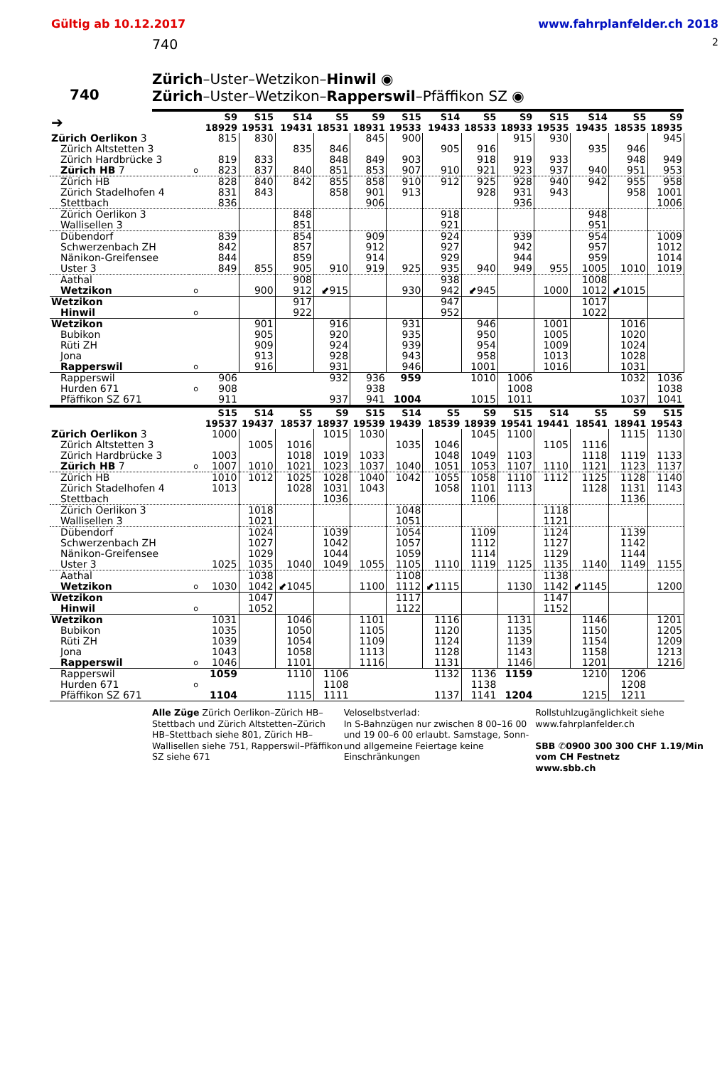Gültig ab 10.12.2017 www.fahrplanfelder.ch 2018
740 2
740
Zürich–Uster–Wetzikon–Hinwil ◉
Zürich–Uster–Wetzikon–Rapperswil–Pfäffikon SZ ◉
| ➔ | | S9 18929 | S15 19531 | S14 19431 | S5 18531 | S9 18931 | S15 19533 | S14 19433 | S5 18533 | S9 18933 | S15 19535 | S14 19435 | S5 18535 | S9 18935 |
| --- | --- | --- | --- | --- | --- | --- | --- | --- | --- | --- | --- | --- | --- | --- |
| Zürich Oerlikon 3 | | 815 | 830 | | | 845 | 900 | | | 915 | 930 | | | 945 |
| Zürich Altstetten 3 | | | | 835 | 846 | | | 905 | 916 | | | 935 | 946 | |
| Zürich Hardbrücke 3 | | 819 | 833 | | 848 | 849 | 903 | | 918 | 919 | 933 | | 948 | 949 |
| Zürich HB 7 | o | 823 | 837 | 840 | 851 | 853 | 907 | 910 | 921 | 923 | 937 | 940 | 951 | 953 |
| Zürich HB | | 828 | 840 | 842 | 855 | 858 | 910 | 912 | 925 | 928 | 940 | 942 | 955 | 958 |
| Zürich Stadelhofen 4 | | 831 | 843 | | 858 | 901 | 913 | | 928 | 931 | 943 | | 958 | 1001 |
| Stettbach | | 836 | | | | 906 | | | | 936 | | | | 1006 |
| Zürich Oerlikon 3 | | | | 848 | | | | 918 | | | | 948 | | |
| Wallisellen 3 | | | | 851 | | | | 921 | | | | 951 | | |
| Dübendorf | | 839 | | 854 | | 909 | | 924 | | 939 | | 954 | | 1009 |
| Schwerzenbach ZH | | 842 | | 857 | | 912 | | 927 | | 942 | | 957 | | 1012 |
| Nänikon-Greifensee | | 844 | | 859 | | 914 | | 929 | | 944 | | 959 | | 1014 |
| Uster 3 | | 849 | 855 | 905 | 910 | 919 | 925 | 935 | 940 | 949 | 955 | 1005 | 1010 | 1019 |
| Aathal | | | | 908 | | | | 938 | | | | 1008 | | |
| Wetzikon | o | | 900 | 912 | ⬋915 | | 930 | 942 | ⬋945 | | 1000 | 1012 | ⬋1015 | |
| Wetzikon | | | | 917 | | | | 947 | | | | 1017 | | |
| Hinwil | o | | | 922 | | | | 952 | | | | 1022 | | |
| Wetzikon | | | 901 | | 916 | | 931 | | 946 | | 1001 | | 1016 | |
| Bubikon | | | 905 | | 920 | | 935 | | 950 | | 1005 | | 1020 | |
| Rüti ZH | | | 909 | | 924 | | 939 | | 954 | | 1009 | | 1024 | |
| Jona | | | 913 | | 928 | | 943 | | 958 | | 1013 | | 1028 | |
| Rapperswil | o | | 916 | | 931 | | 946 | | 1001 | | 1016 | | 1031 | |
| Rapperswil | | 906 | | | 932 | 936 | 959 | | 1010 | 1006 | | | 1032 | 1036 |
| Hurden 671 | o | 908 | | | | 938 | | | | 1008 | | | | 1038 |
| Pfäffikon SZ 671 | | 911 | | | 937 | 941 | 1004 | | 1015 | 1011 | | | 1037 | 1041 |
| | | S15 19537 | S14 19437 | S5 18537 | S9 18937 | S15 19539 | S14 19439 | S5 18539 | S9 18939 | S15 19541 | S14 19441 | S5 18541 | S9 18941 | S15 19543 |
| Zürich Oerlikon 3 | | 1000 | | | 1015 | 1030 | | | 1045 | 1100 | | | 1115 | 1130 |
| Zürich Altstetten 3 | | | 1005 | 1016 | | | 1035 | 1046 | | | 1105 | 1116 | | |
| Zürich Hardbrücke 3 | | 1003 | | 1018 | 1019 | 1033 | | 1048 | 1049 | 1103 | | 1118 | 1119 | 1133 |
| Zürich HB 7 | o | 1007 | 1010 | 1021 | 1023 | 1037 | 1040 | 1051 | 1053 | 1107 | 1110 | 1121 | 1123 | 1137 |
| Zürich HB | | 1010 | 1012 | 1025 | 1028 | 1040 | 1042 | 1055 | 1058 | 1110 | 1112 | 1125 | 1128 | 1140 |
| Zürich Stadelhofen 4 | | 1013 | | 1028 | 1031 | 1043 | | 1058 | 1101 | 1113 | | 1128 | 1131 | 1143 |
| Stettbach | | | | | 1036 | | | | 1106 | | | | 1136 | |
| Zürich Oerlikon 3 | | | 1018 | | | | 1048 | | | | 1118 | | | |
| Wallisellen 3 | | | 1021 | | | | 1051 | | | | 1121 | | | |
| Dübendorf | | | 1024 | | 1039 | | 1054 | | 1109 | | 1124 | | 1139 | |
| Schwerzenbach ZH | | | 1027 | | 1042 | | 1057 | | 1112 | | 1127 | | 1142 | |
| Nänikon-Greifensee | | | 1029 | | 1044 | | 1059 | | 1114 | | 1129 | | 1144 | |
| Uster 3 | | 1025 | 1035 | 1040 | 1049 | 1055 | 1105 | 1110 | 1119 | 1125 | 1135 | 1140 | 1149 | 1155 |
| Aathal | | | 1038 | | | | 1108 | | | | 1138 | | | |
| Wetzikon | o | 1030 | 1042 | ⬋1045 | | 1100 | 1112 | ⬋1115 | | 1130 | 1142 | ⬋1145 | | 1200 |
| Wetzikon | | | 1047 | | | | 1117 | | | | 1147 | | | |
| Hinwil | o | | 1052 | | | | 1122 | | | | 1152 | | | |
| Wetzikon | | 1031 | | 1046 | | 1101 | | 1116 | | 1131 | | 1146 | | 1201 |
| Bubikon | | 1035 | | 1050 | | 1105 | | 1120 | | 1135 | | 1150 | | 1205 |
| Rüti ZH | | 1039 | | 1054 | | 1109 | | 1124 | | 1139 | | 1154 | | 1209 |
| Jona | | 1043 | | 1058 | | 1113 | | 1128 | | 1143 | | 1158 | | 1213 |
| Rapperswil | o | 1046 | | 1101 | | 1116 | | 1131 | | 1146 | | 1201 | | 1216 |
| Rapperswil | | 1059 | | 1110 | 1106 | | | 1132 | 1136 | 1159 | | 1210 | 1206 | |
| Hurden 671 | o | | | | 1108 | | | | 1138 | | | | 1208 | |
| Pfäffikon SZ 671 | | 1104 | | 1115 | 1111 | | | 1137 | 1141 | 1204 | | 1215 | 1211 | |
Alle Züge Zürich Oerlikon–Zürich HB–Stettbach und Zürich Altstetten–Zürich HB–Stettbach siehe 801, Zürich HB–Wallisellen siehe 751, Rapperswil–Pfäffikon SZ siehe 671
Veloselbstverlad:
In S-Bahnzügen nur zwischen 8 00–16 00 und 19 00–6 00 erlaubt. Samstage, Sonn- und allgemeine Feiertage keine Einschränkungen
Rollstuhlzugänglichkeit siehe www.fahrplanfelder.ch
SBB ✆0900 300 300 CHF 1.19/Min vom CH Festnetz
www.sbb.ch